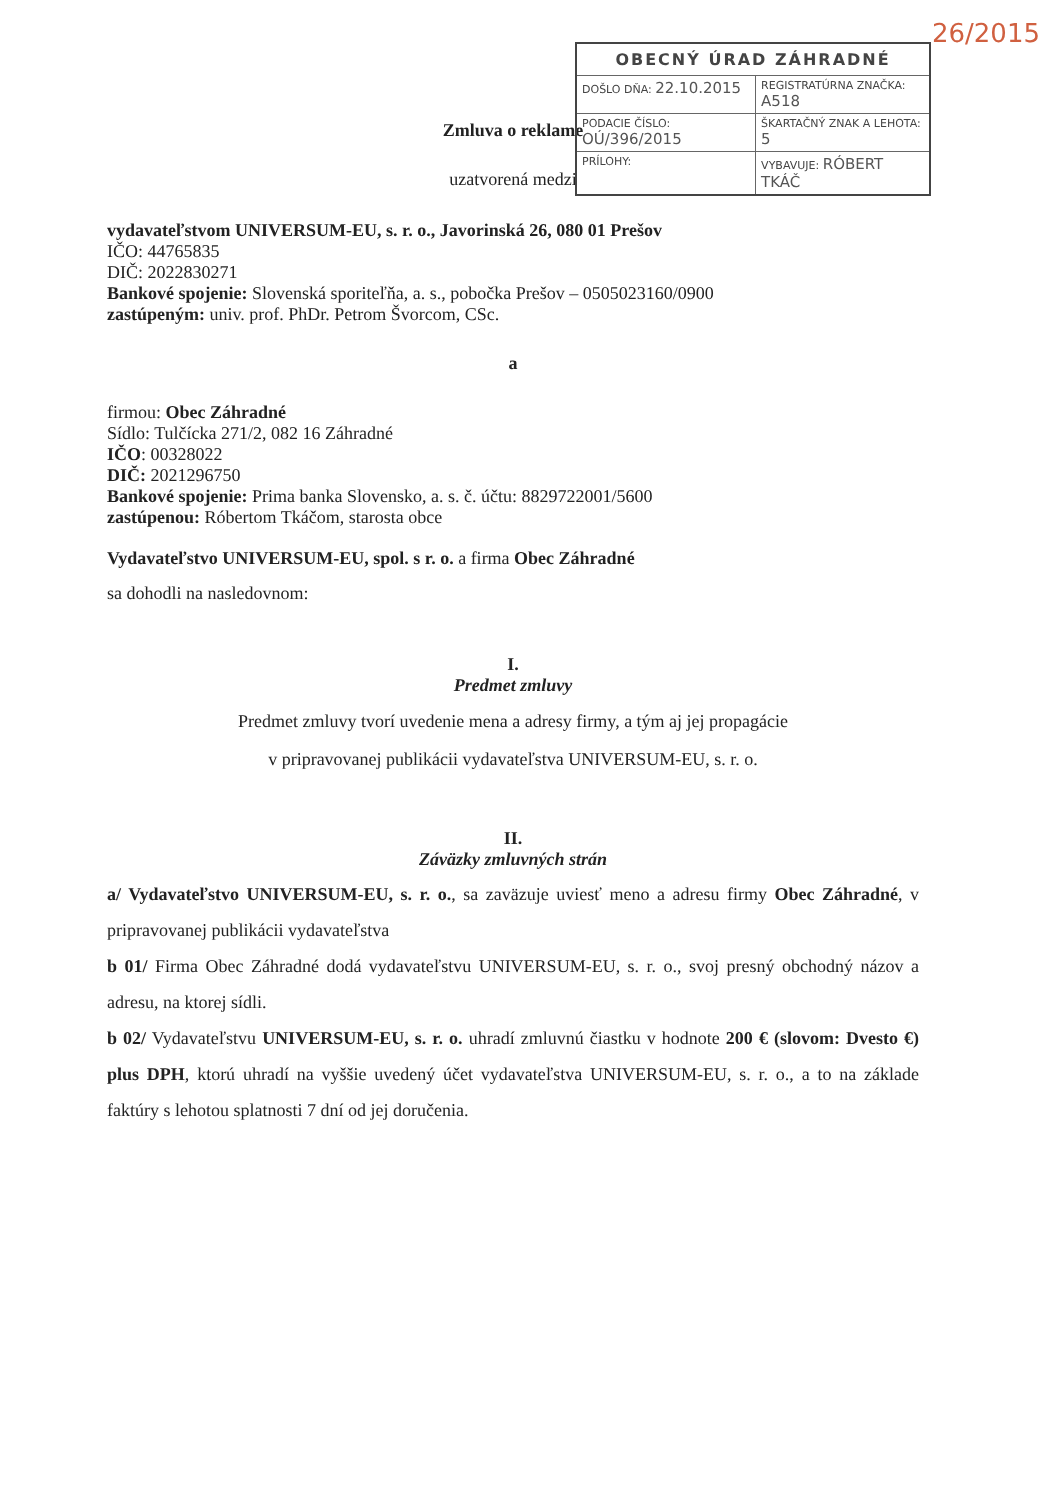26/2015
Zmluva o reklame
uzatvorená medzi
vydavateľstvom UNIVERSUM-EU, s. r. o., Javorinská 26, 080 01 Prešov
IČO: 44765835
DIČ: 2022830271
Bankové spojenie: Slovenská sporiteľňa, a. s., pobočka Prešov – 0505023160/0900
zastúpeným: univ. prof. PhDr. Petrom Švorcom, CSc.
a
firmou: Obec Záhradné
Sídlo: Tulčícka 271/2, 082 16 Záhradné
IČO: 00328022
DIČ: 2021296750
Bankové spojenie: Prima banka Slovensko, a. s. č. účtu: 8829722001/5600
zastúpenou: Róbertom Tkáčom, starosta obce
Vydavateľstvo UNIVERSUM-EU, spol. s r. o. a firma Obec Záhradné
sa dohodli na nasledovnom:
I.
Predmet zmluvy
Predmet zmluvy tvorí uvedenie mena a adresy firmy, a tým aj jej propagácie
v pripravovanej publikácii vydavateľstva UNIVERSUM-EU, s. r. o.
II.
Záväzky zmluvných strán
a/ Vydavateľstvo UNIVERSUM-EU, s. r. o., sa zaväzuje uviesť meno a adresu firmy Obec Záhradné, v pripravovanej publikácii vydavateľstva
b 01/ Firma Obec Záhradné dodá vydavateľstvu UNIVERSUM-EU, s. r. o., svoj presný obchodný názov a adresu, na ktorej sídli.
b 02/ Vydavateľstvu UNIVERSUM-EU, s. r. o. uhradí zmluvnú čiastku v hodnote 200 € (slovom: Dvesto €) plus DPH, ktorú uhradí na vyššie uvedený účet vydavateľstva UNIVERSUM-EU, s. r. o., a to na základe faktúry s lehotou splatnosti 7 dní od jej doručenia.
| OBECNÝ ÚRAD ZÁHRADNÉ | | |
| --- | --- | --- |
| DOŠLO DŇA: 22.10.2015 | | REGISTRATÚRNA ZNAČKA: A518 |
| PODACIE ČÍSLO: OÚ/396/2015 | | ŠKARTAČNÝ ZNAK A LEHOTA: 5 |
| PRÍLOHY: | VYBAVUJE: RÓBERT TKÁČ | |